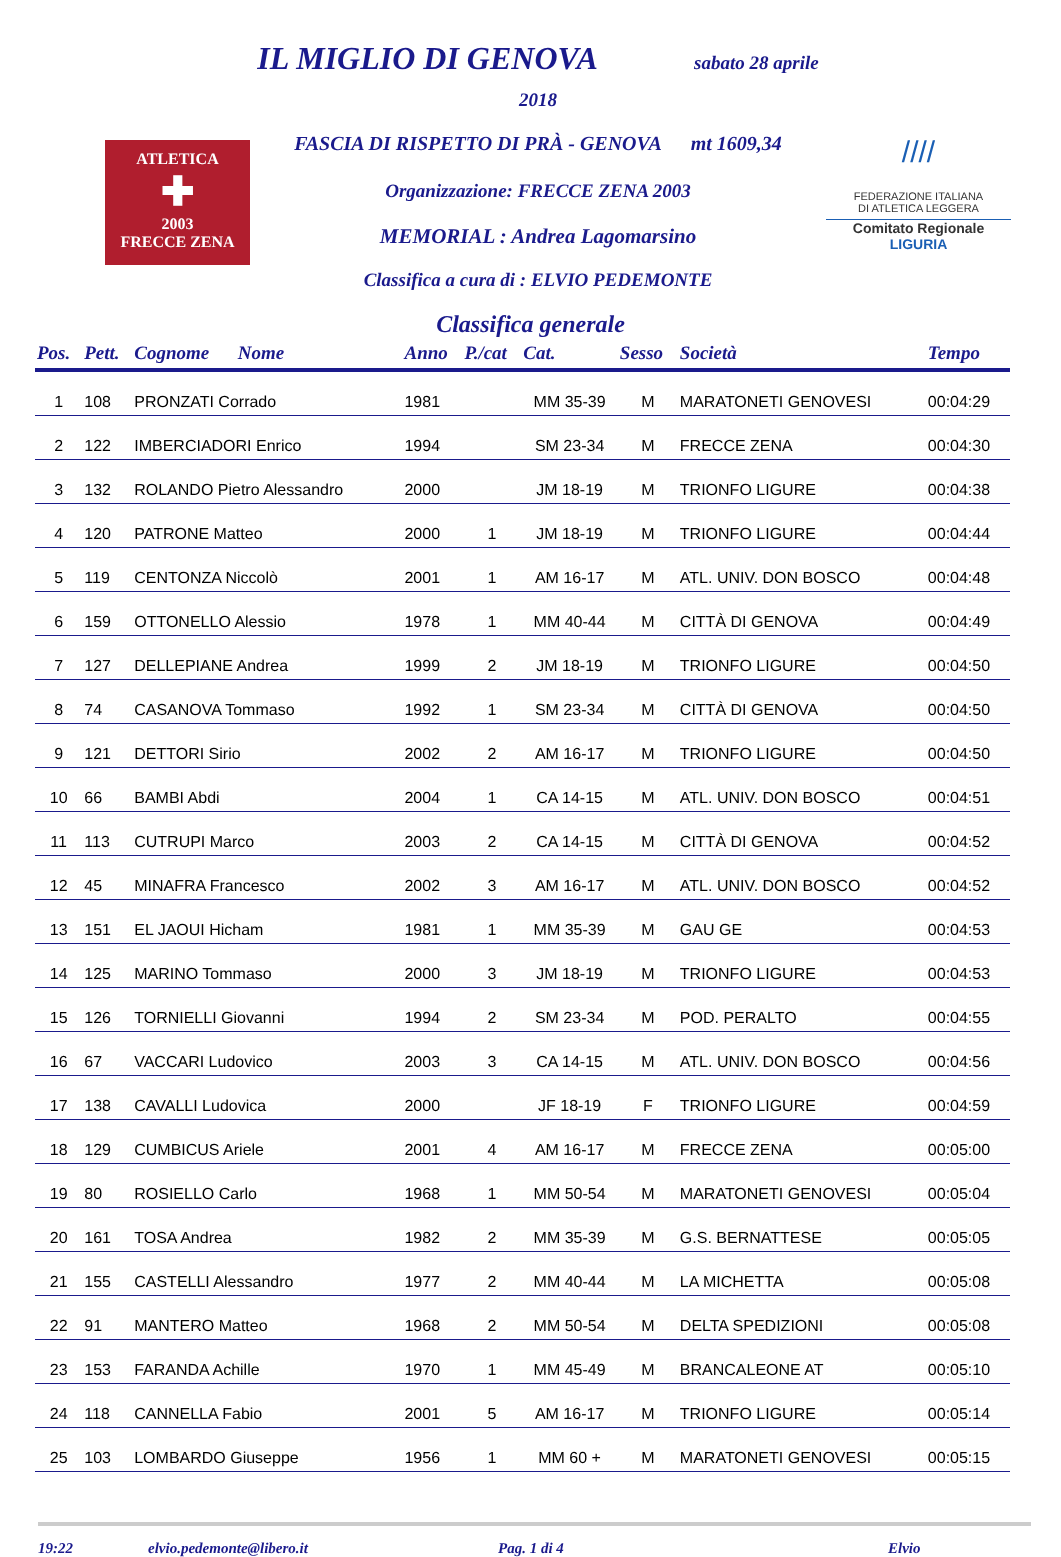ATLETICA
✚
2003
FRECCE ZENA
IL MIGLIO DI GENOVA sabato 28 aprile 2018
FASCIA DI RISPETTO DI PRÀ - GENOVA mt 1609,34
Organizzazione: FRECCE ZENA 2003
MEMORIAL : Andrea Lagomarsino
Classifica a cura di : ELVIO PEDEMONTE
////
FEDERAZIONE ITALIANA
DI ATLETICA LEGGERA
Comitato Regionale LIGURIA
Classifica generale
| Pos. | Pett. | Cognome Nome | Anno | P./cat | Cat. | Sesso | Società | Tempo |
| --- | --- | --- | --- | --- | --- | --- | --- | --- |
| 1 | 108 | PRONZATI Corrado | 1981 | | MM 35-39 | M | MARATONETI GENOVESI | 00:04:29 |
| 2 | 122 | IMBERCIADORI Enrico | 1994 | | SM 23-34 | M | FRECCE ZENA | 00:04:30 |
| 3 | 132 | ROLANDO Pietro Alessandro | 2000 | | JM 18-19 | M | TRIONFO LIGURE | 00:04:38 |
| 4 | 120 | PATRONE Matteo | 2000 | 1 | JM 18-19 | M | TRIONFO LIGURE | 00:04:44 |
| 5 | 119 | CENTONZA Niccolò | 2001 | 1 | AM 16-17 | M | ATL. UNIV. DON BOSCO | 00:04:48 |
| 6 | 159 | OTTONELLO Alessio | 1978 | 1 | MM 40-44 | M | CITTÀ DI GENOVA | 00:04:49 |
| 7 | 127 | DELLEPIANE Andrea | 1999 | 2 | JM 18-19 | M | TRIONFO LIGURE | 00:04:50 |
| 8 | 74 | CASANOVA Tommaso | 1992 | 1 | SM 23-34 | M | CITTÀ DI GENOVA | 00:04:50 |
| 9 | 121 | DETTORI Sirio | 2002 | 2 | AM 16-17 | M | TRIONFO LIGURE | 00:04:50 |
| 10 | 66 | BAMBI Abdi | 2004 | 1 | CA 14-15 | M | ATL. UNIV. DON BOSCO | 00:04:51 |
| 11 | 113 | CUTRUPI Marco | 2003 | 2 | CA 14-15 | M | CITTÀ DI GENOVA | 00:04:52 |
| 12 | 45 | MINAFRA Francesco | 2002 | 3 | AM 16-17 | M | ATL. UNIV. DON BOSCO | 00:04:52 |
| 13 | 151 | EL JAOUI Hicham | 1981 | 1 | MM 35-39 | M | GAU GE | 00:04:53 |
| 14 | 125 | MARINO Tommaso | 2000 | 3 | JM 18-19 | M | TRIONFO LIGURE | 00:04:53 |
| 15 | 126 | TORNIELLI Giovanni | 1994 | 2 | SM 23-34 | M | POD. PERALTO | 00:04:55 |
| 16 | 67 | VACCARI Ludovico | 2003 | 3 | CA 14-15 | M | ATL. UNIV. DON BOSCO | 00:04:56 |
| 17 | 138 | CAVALLI Ludovica | 2000 | | JF 18-19 | F | TRIONFO LIGURE | 00:04:59 |
| 18 | 129 | CUMBICUS Ariele | 2001 | 4 | AM 16-17 | M | FRECCE ZENA | 00:05:00 |
| 19 | 80 | ROSIELLO Carlo | 1968 | 1 | MM 50-54 | M | MARATONETI GENOVESI | 00:05:04 |
| 20 | 161 | TOSA Andrea | 1982 | 2 | MM 35-39 | M | G.S. BERNATTESE | 00:05:05 |
| 21 | 155 | CASTELLI Alessandro | 1977 | 2 | MM 40-44 | M | LA MICHETTA | 00:05:08 |
| 22 | 91 | MANTERO Matteo | 1968 | 2 | MM 50-54 | M | DELTA SPEDIZIONI | 00:05:08 |
| 23 | 153 | FARANDA Achille | 1970 | 1 | MM 45-49 | M | BRANCALEONE AT | 00:05:10 |
| 24 | 118 | CANNELLA Fabio | 2001 | 5 | AM 16-17 | M | TRIONFO LIGURE | 00:05:14 |
| 25 | 103 | LOMBARDO Giuseppe | 1956 | 1 | MM 60 + | M | MARATONETI GENOVESI | 00:05:15 |
19:22 elvio.pedemonte@libero.it Pag. 1 di 4 Elvio